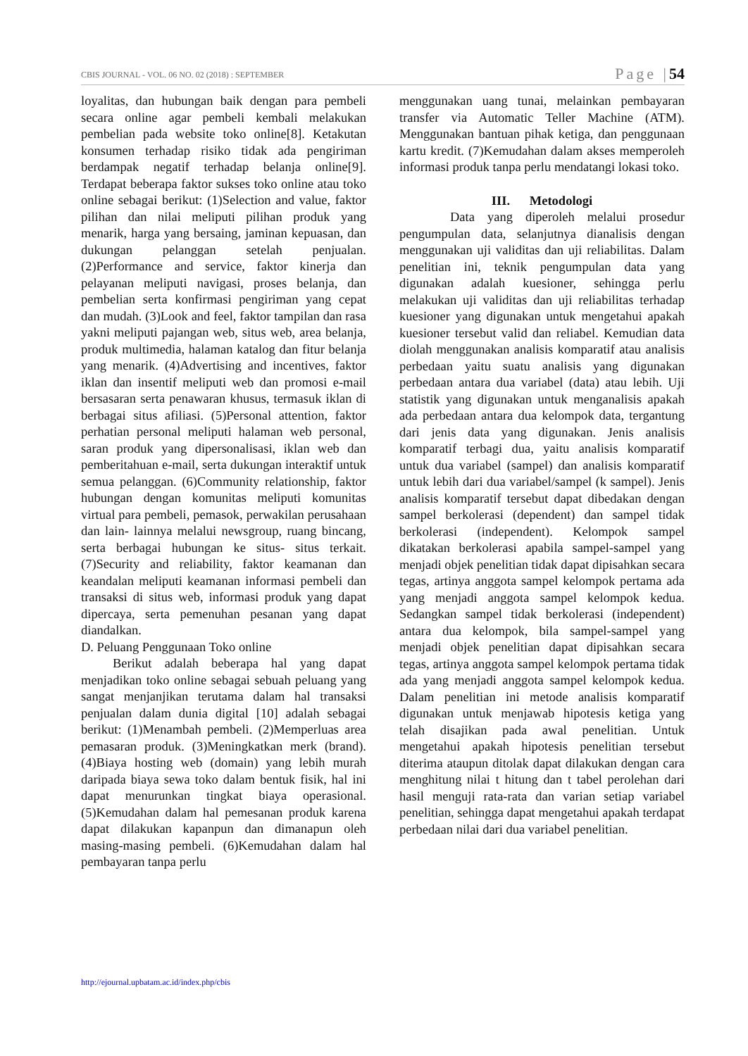CBIS JOURNAL - VOL. 06 NO. 02 (2018) : SEPTEMBER Page |54
loyalitas, dan hubungan baik dengan para pembeli secara online agar pembeli kembali melakukan pembelian pada website toko online[8]. Ketakutan konsumen terhadap risiko tidak ada pengiriman berdampak negatif terhadap belanja online[9]. Terdapat beberapa faktor sukses toko online atau toko online sebagai berikut: (1)Selection and value, faktor pilihan dan nilai meliputi pilihan produk yang menarik, harga yang bersaing, jaminan kepuasan, dan dukungan pelanggan setelah penjualan. (2)Performance and service, faktor kinerja dan pelayanan meliputi navigasi, proses belanja, dan pembelian serta konfirmasi pengiriman yang cepat dan mudah. (3)Look and feel, faktor tampilan dan rasa yakni meliputi pajangan web, situs web, area belanja, produk multimedia, halaman katalog dan fitur belanja yang menarik. (4)Advertising and incentives, faktor iklan dan insentif meliputi web dan promosi e-mail bersasaran serta penawaran khusus, termasuk iklan di berbagai situs afiliasi. (5)Personal attention, faktor perhatian personal meliputi halaman web personal, saran produk yang dipersonalisasi, iklan web dan pemberitahuan e-mail, serta dukungan interaktif untuk semua pelanggan. (6)Community relationship, faktor hubungan dengan komunitas meliputi komunitas virtual para pembeli, pemasok, perwakilan perusahaan dan lain- lainnya melalui newsgroup, ruang bincang, serta berbagai hubungan ke situs- situs terkait. (7)Security and reliability, faktor keamanan dan keandalan meliputi keamanan informasi pembeli dan transaksi di situs web, informasi produk yang dapat dipercaya, serta pemenuhan pesanan yang dapat diandalkan.
D. Peluang Penggunaan Toko online
Berikut adalah beberapa hal yang dapat menjadikan toko online sebagai sebuah peluang yang sangat menjanjikan terutama dalam hal transaksi penjualan dalam dunia digital [10] adalah sebagai berikut: (1)Menambah pembeli. (2)Memperluas area pemasaran produk. (3)Meningkatkan merk (brand). (4)Biaya hosting web (domain) yang lebih murah daripada biaya sewa toko dalam bentuk fisik, hal ini dapat menurunkan tingkat biaya operasional. (5)Kemudahan dalam hal pemesanan produk karena dapat dilakukan kapanpun dan dimanapun oleh masing-masing pembeli. (6)Kemudahan dalam hal pembayaran tanpa perlu
menggunakan uang tunai, melainkan pembayaran transfer via Automatic Teller Machine (ATM). Menggunakan bantuan pihak ketiga, dan penggunaan kartu kredit. (7)Kemudahan dalam akses memperoleh informasi produk tanpa perlu mendatangi lokasi toko.
III. Metodologi
Data yang diperoleh melalui prosedur pengumpulan data, selanjutnya dianalisis dengan menggunakan uji validitas dan uji reliabilitas. Dalam penelitian ini, teknik pengumpulan data yang digunakan adalah kuesioner, sehingga perlu melakukan uji validitas dan uji reliabilitas terhadap kuesioner yang digunakan untuk mengetahui apakah kuesioner tersebut valid dan reliabel. Kemudian data diolah menggunakan analisis komparatif atau analisis perbedaan yaitu suatu analisis yang digunakan perbedaan antara dua variabel (data) atau lebih. Uji statistik yang digunakan untuk menganalisis apakah ada perbedaan antara dua kelompok data, tergantung dari jenis data yang digunakan. Jenis analisis komparatif terbagi dua, yaitu analisis komparatif untuk dua variabel (sampel) dan analisis komparatif untuk lebih dari dua variabel/sampel (k sampel). Jenis analisis komparatif tersebut dapat dibedakan dengan sampel berkolerasi (dependent) dan sampel tidak berkolerasi (independent). Kelompok sampel dikatakan berkolerasi apabila sampel-sampel yang menjadi objek penelitian tidak dapat dipisahkan secara tegas, artinya anggota sampel kelompok pertama ada yang menjadi anggota sampel kelompok kedua. Sedangkan sampel tidak berkolerasi (independent) antara dua kelompok, bila sampel-sampel yang menjadi objek penelitian dapat dipisahkan secara tegas, artinya anggota sampel kelompok pertama tidak ada yang menjadi anggota sampel kelompok kedua. Dalam penelitian ini metode analisis komparatif digunakan untuk menjawab hipotesis ketiga yang telah disajikan pada awal penelitian. Untuk mengetahui apakah hipotesis penelitian tersebut diterima ataupun ditolak dapat dilakukan dengan cara menghitung nilai t hitung dan t tabel perolehan dari hasil menguji rata-rata dan varian setiap variabel penelitian, sehingga dapat mengetahui apakah terdapat perbedaan nilai dari dua variabel penelitian.
http://ejournal.upbatam.ac.id/index.php/cbis